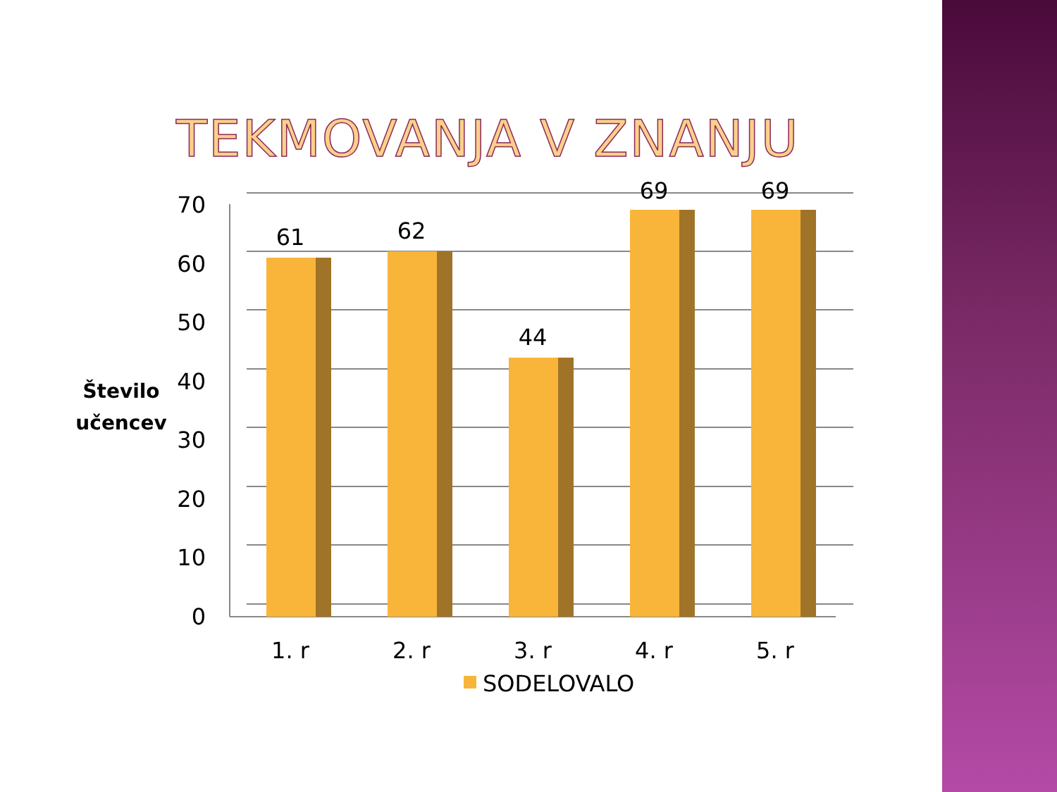TEKMOVANJA V ZNANJU
70
60
50
40
30
20
10
0
1. r
2. r
3. r
4. r
5. r
61
62
44
69
69
Število
učencev
SODELOVALO